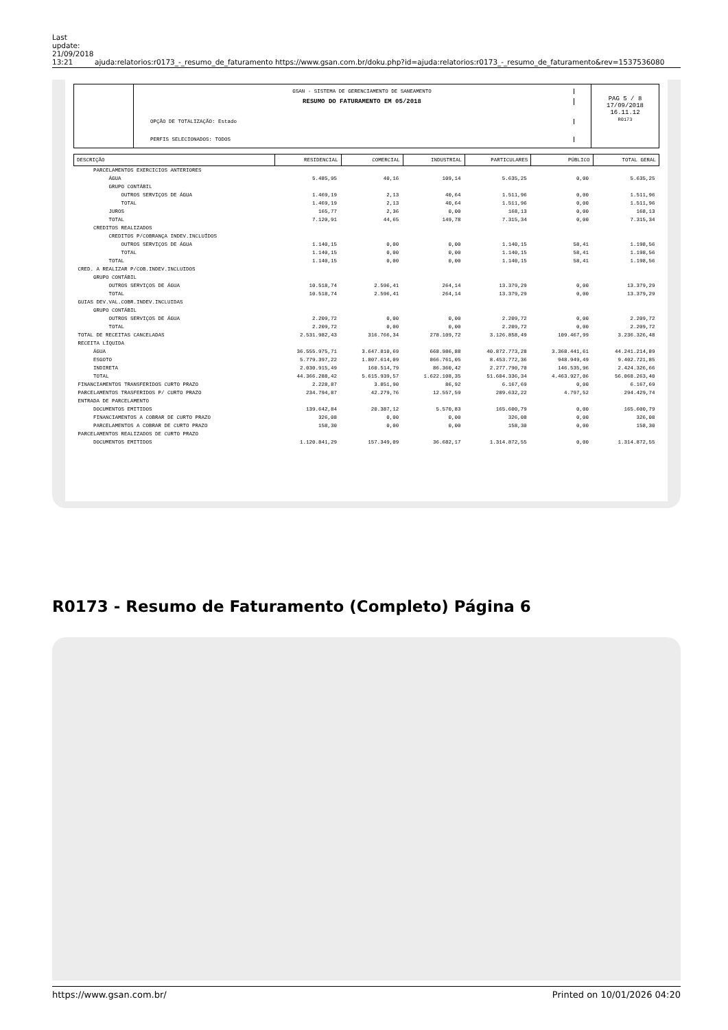Last update: 21/09/2018 13:21
ajuda:relatorios:r0173_-_resumo_de_faturamento https://www.gsan.com.br/doku.php?id=ajuda:relatorios:r0173_-_resumo_de_faturamento&rev=1537536080
GSAN - SISTEMA DE GERENCIAMENTO DE SANEAMENTO
RESUMO DO FATURAMENTO EM 05/2018
OPÇÃO DE TOTALIZAÇÃO: Estado
PERFIS SELECIONADOS: TODOS
PAG 5 / 8
17/09/2018
16.11.12
R0173
| DESCRIÇÃO | RESIDENCIAL | COMERCIAL | INDUSTRIAL | PARTICULARES | PÚBLICO | TOTAL GERAL |
| --- | --- | --- | --- | --- | --- | --- |
| PARCELAMENTOS EXERCICIOS ANTERIORES | | | | | | |
| ÁGUA | 5.485,95 | 40,16 | 109,14 | 5.635,25 | 0,00 | 5.635,25 |
| GRUPO CONTÁBIL | | | | | | |
| OUTROS SERVIÇOS DE ÁGUA | 1.469,19 | 2,13 | 40,64 | 1.511,96 | 0,00 | 1.511,96 |
| TOTAL | 1.469,19 | 2,13 | 40,64 | 1.511,96 | 0,00 | 1.511,96 |
| JUROS | 165,77 | 2,36 | 0,00 | 168,13 | 0,00 | 168,13 |
| TOTAL | 7.120,91 | 44,65 | 149,78 | 7.315,34 | 0,00 | 7.315,34 |
| CREDITOS REALIZADOS | | | | | | |
| CREDITOS P/COBRANÇA INDEV.INCLUÍDOS | | | | | | |
| OUTROS SERVIÇOS DE ÁGUA | 1.140,15 | 0,00 | 0,00 | 1.140,15 | 58,41 | 1.198,56 |
| TOTAL | 1.140,15 | 0,00 | 0,00 | 1.140,15 | 58,41 | 1.198,56 |
| TOTAL | 1.140,15 | 0,00 | 0,00 | 1.140,15 | 58,41 | 1.198,56 |
| CRED. A REALIZAR P/COB.INDEV.INCLUIDOS | | | | | | |
| GRUPO CONTÁBIL | | | | | | |
| OUTROS SERVIÇOS DE ÁGUA | 10.518,74 | 2.596,41 | 264,14 | 13.379,29 | 0,00 | 13.379,29 |
| TOTAL | 10.518,74 | 2.596,41 | 264,14 | 13.379,29 | 0,00 | 13.379,29 |
| GUIAS DEV.VAL.COBR.INDEV.INCLUIDAS | | | | | | |
| GRUPO CONTÁBIL | | | | | | |
| OUTROS SERVIÇOS DE ÁGUA | 2.209,72 | 0,00 | 0,00 | 2.209,72 | 0,00 | 2.209,72 |
| TOTAL | 2.209,72 | 0,00 | 0,00 | 2.209,72 | 0,00 | 2.209,72 |
| TOTAL DE RECEITAS CANCELADAS | 2.531.982,43 | 316.766,34 | 278.109,72 | 3.126.858,49 | 109.467,99 | 3.236.326,48 |
| RECEITA LÍQUIDA | | | | | | |
| ÁGUA | 36.555.975,71 | 3.647.810,69 | 668.986,88 | 40.872.773,28 | 3.368.441,61 | 44.241.214,89 |
| ESGOTO | 5.779.397,22 | 1.807.614,09 | 866.761,05 | 8.453.772,36 | 948.949,49 | 9.402.721,85 |
| INDIRETA | 2.030.915,49 | 160.514,79 | 86.360,42 | 2.277.790,70 | 146.535,96 | 2.424.326,66 |
| TOTAL | 44.366.288,42 | 5.615.939,57 | 1.622.108,35 | 51.604.336,34 | 4.463.927,06 | 56.068.263,40 |
| FINANCIAMENTOS TRANSFERIDOS CURTO PRAZO | 2.228,87 | 3.851,90 | 86,92 | 6.167,69 | 0,00 | 6.167,69 |
| PARCELAMENTOS TRASFERIDOS P/ CURTO PRAZO | 234.794,87 | 42.279,76 | 12.557,59 | 289.632,22 | 4.797,52 | 294.429,74 |
| ENTRADA DE PARCELAMENTO | | | | | | |
| DOCUMENTOS EMITIDOS | 139.642,84 | 20.387,12 | 5.570,83 | 165.600,79 | 0,00 | 165.600,79 |
| FINANCIAMENTOS A COBRAR DE CURTO PRAZO | 326,08 | 0,00 | 0,00 | 326,08 | 0,00 | 326,08 |
| PARCELAMENTOS A COBRAR DE CURTO PRAZO | 158,30 | 0,00 | 0,00 | 158,30 | 0,00 | 158,30 |
| PARCELAMENTOS REALIZADOS DE CURTO PRAZO | | | | | | |
| DOCUMENTOS EMITIDOS | 1.120.841,29 | 157.349,09 | 36.682,17 | 1.314.872,55 | 0,00 | 1.314.872,55 |
R0173 - Resumo de Faturamento (Completo) Página 6
https://www.gsan.com.br/ Printed on 10/01/2026 04:20